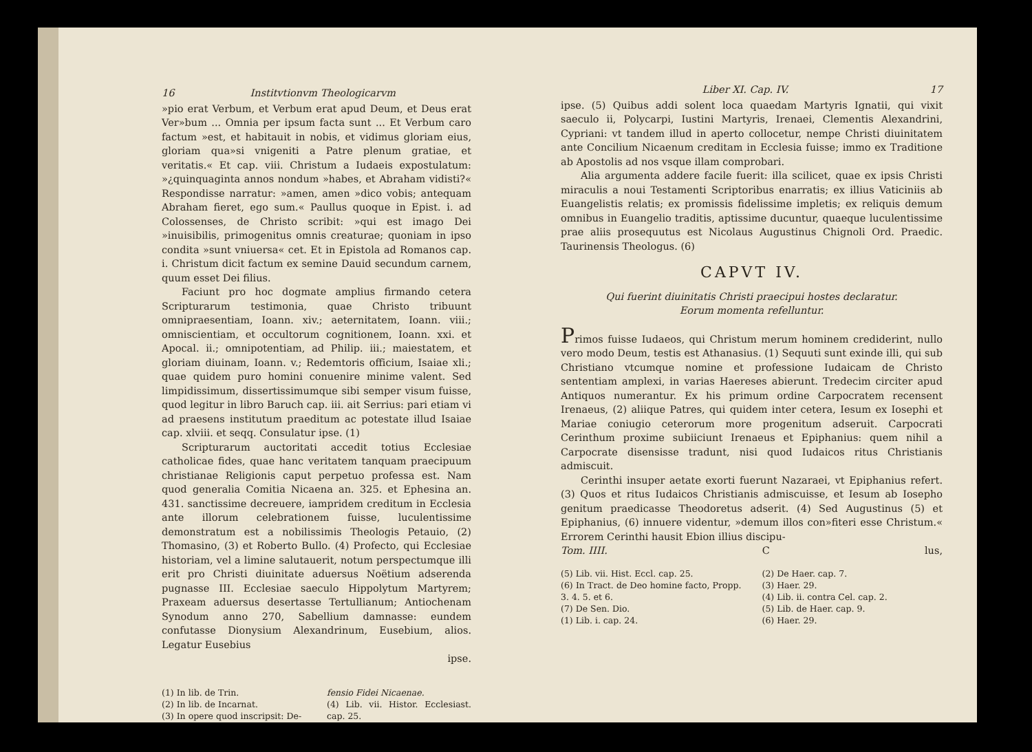16 Institvtionvm Theologicarvm
»pio erat Verbum, et Verbum erat apud Deum, et Deus erat Ver»bum ... Omnia per ipsum facta sunt ... Et Verbum caro factum »est, et habitauit in nobis, et vidimus gloriam eius, gloriam qua»si vnigeniti a Patre plenum gratiae, et veritatis.« Et cap. viii. Christum a Iudaeis expostulatum: »¿quinquaginta annos nondum »habes, et Abraham vidisti?« Respondisse narratur: »amen, amen »dico vobis; antequam Abraham fieret, ego sum.« Paullus quoque in Epist. i. ad Colossenses, de Christo scribit: »qui est imago Dei »inuisibilis, primogenitus omnis creaturae; quoniam in ipso condita »sunt vniuersa« cet. Et in Epistola ad Romanos cap. i. Christum dicit factum ex semine Dauid secundum carnem, quum esset Dei filius.
Faciunt pro hoc dogmate amplius firmando cetera Scripturarum testimonia, quae Christo tribuunt omnipraesentiam, Ioann. xiv.; aeternitatem, Ioann. viii.; omniscientiam, et occultorum cognitionem, Ioann. xxi. et Apocal. ii.; omnipotentiam, ad Philip. iii.; maiestatem, et gloriam diuinam, Ioann. v.; Redemtoris officium, Isaiae xli.; quae quidem puro homini conuenire minime valent. Sed limpidissimum, dissertissimumque sibi semper visum fuisse, quod legitur in libro Baruch cap. iii. ait Serrius: pari etiam vi ad praesens institutum praeditum ac potestate illud Isaiae cap. xlviii. et seqq. Consulatur ipse. (1)
Scripturarum auctoritati accedit totius Ecclesiae catholicae fides, quae hanc veritatem tanquam praecipuum christianae Religionis caput perpetuo professa est. Nam quod generalia Comitia Nicaena an. 325. et Ephesina an. 431. sanctissime decreuere, iampridem creditum in Ecclesia ante illorum celebrationem fuisse, luculentissime demonstratum est a nobilissimis Theologis Petauio, (2) Thomasino, (3) et Roberto Bullo. (4) Profecto, qui Ecclesiae historiam, vel a limine salutauerit, notum perspectumque illi erit pro Christi diuinitate aduersus Noëtium adserenda pugnasse III. Ecclesiae saeculo Hippolytum Martyrem; Praxeam aduersus desertasse Tertullianum; Antiochenam Synodum anno 270, Sabellium damnasse: eundem confutasse Dionysium Alexandrinum, Eusebium, alios. Legatur Eusebius
ipse.
(1) In lib. de Trin.
(2) In lib. de Incarnat.
(3) In opere quod inscripsit: De-
fensio Fidei Nicaenae.
(4) Lib. vii. Histor. Ecclesiast. cap. 25.
Liber XI. Cap. IV. 17
ipse. (5) Quibus addi solent loca quaedam Martyris Ignatii, qui vixit saeculo ii, Polycarpi, Iustini Martyris, Irenaei, Clementis Alexandrini, Cypriani: vt tandem illud in aperto collocetur, nempe Christi diuinitatem ante Concilium Nicaenum creditam in Ecclesia fuisse; immo ex Traditione ab Apostolis ad nos vsque illam comprobari.
Alia argumenta addere facile fuerit: illa scilicet, quae ex ipsis Christi miraculis a noui Testamenti Scriptoribus enarratis; ex illius Vaticiniis ab Euangelistis relatis; ex promissis fidelissime impletis; ex reliquis demum omnibus in Euangelio traditis, aptissime ducuntur, quaeque luculentissime prae aliis prosequutus est Nicolaus Augustinus Chignoli Ord. Praedic. Taurinensis Theologus. (6)
CAPVT IV.
Qui fuerint diuinitatis Christi praecipui hostes declaratur.
Eorum momenta refelluntur.
Primos fuisse Iudaeos, qui Christum merum hominem crediderint, nullo vero modo Deum, testis est Athanasius. (1) Sequuti sunt exinde illi, qui sub Christiano vtcumque nomine et professione Iudaicam de Christo sententiam amplexi, in varias Haereses abierunt. Tredecim circiter apud Antiquos numerantur. Ex his primum ordine Carpocratem recensent Irenaeus, (2) aliique Patres, qui quidem inter cetera, Iesum ex Iosephi et Mariae coniugio ceterorum more progenitum adseruit. Carpocrati Cerinthum proxime subiiciunt Irenaeus et Epiphanius: quem nihil a Carpocrate disensisse tradunt, nisi quod Iudaicos ritus Christianis admiscuit.
Cerinthi insuper aetate exorti fuerunt Nazaraei, vt Epiphanius refert. (3) Quos et ritus Iudaicos Christianis admiscuisse, et Iesum ab Iosepho genitum praedicasse Theodoretus adserit. (4) Sed Augustinus (5) et Epiphanius, (6) innuere videntur, »demum illos con»fiteri esse Christum.« Errorem Cerinthi hausit Ebion illius discipu-
Tom. IIII. C lus,
(5) Lib. vii. Hist. Eccl. cap. 25.
(6) In Tract. de Deo homine facto, Propp. 3. 4. 5. et 6.
(7) De Sen. Dio.
(1) Lib. i. cap. 24.
(2) De Haer. cap. 7.
(3) Haer. 29.
(4) Lib. ii. contra Cel. cap. 2.
(5) Lib. de Haer. cap. 9.
(6) Haer. 29.